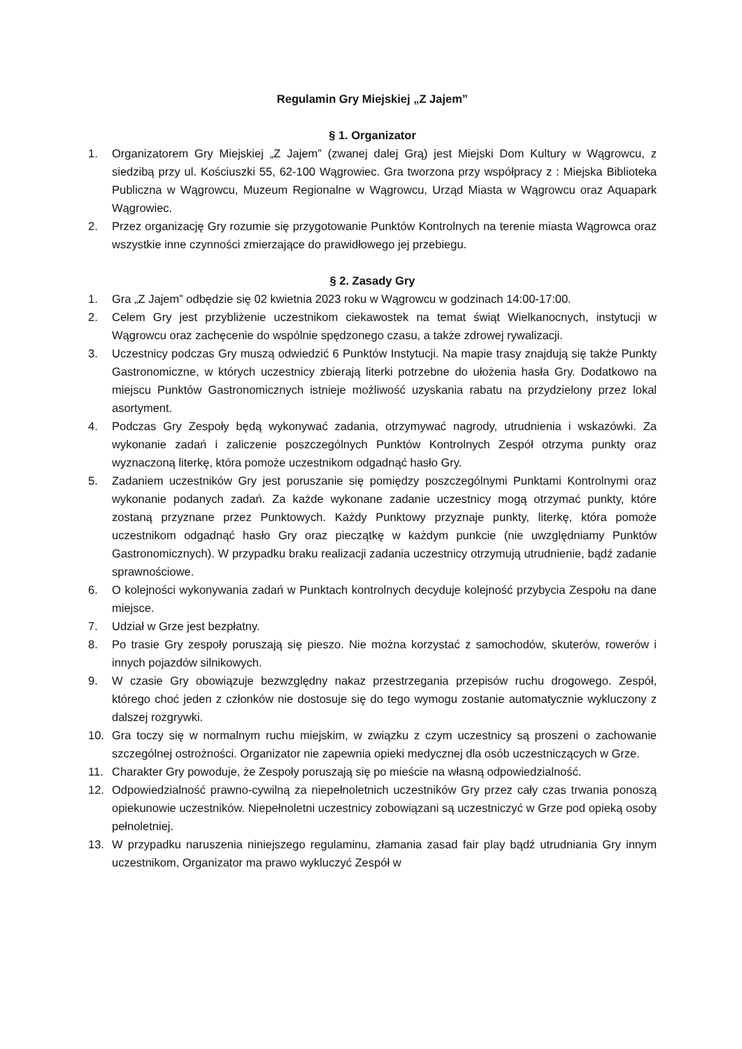Regulamin Gry Miejskiej „Z Jajem”
§ 1. Organizator
1. Organizatorem Gry Miejskiej „Z Jajem” (zwanej dalej Grą) jest Miejski Dom Kultury w Wągrowcu, z siedzibą przy ul. Kościuszki 55, 62-100 Wągrowiec. Gra tworzona przy współpracy z : Miejska Biblioteka Publiczna w Wągrowcu, Muzeum Regionalne w Wągrowcu, Urząd Miasta w Wągrowcu oraz Aquapark Wągrowiec.
2. Przez organizację Gry rozumie się przygotowanie Punktów Kontrolnych na terenie miasta Wągrowca oraz wszystkie inne czynności zmierzające do prawidłowego jej przebiegu.
§ 2. Zasady Gry
1. Gra „Z Jajem” odbędzie się 02 kwietnia 2023 roku w Wągrowcu w godzinach 14:00-17:00.
2. Celem Gry jest przybliżenie uczestnikom ciekawostek na temat świąt Wielkanocnych, instytucji w Wągrowcu oraz zachęcenie do wspólnie spędzonego czasu, a także zdrowej rywalizacji.
3. Uczestnicy podczas Gry muszą odwiedzić 6 Punktów Instytucji. Na mapie trasy znajdują się także Punkty Gastronomiczne, w których uczestnicy zbierają literki potrzebne do ułożenia hasła Gry. Dodatkowo na miejscu Punktów Gastronomicznych istnieje możliwość uzyskania rabatu na przydzielony przez lokal asortyment.
4. Podczas Gry Zespoły będą wykonywać zadania, otrzymywać nagrody, utrudnienia i wskazówki. Za wykonanie zadań i zaliczenie poszczególnych Punktów Kontrolnych Zespół otrzyma punkty oraz wyznaczoną literkę, która pomoże uczestnikom odgadnąć hasło Gry.
5. Zadaniem uczestników Gry jest poruszanie się pomiędzy poszczególnymi Punktami Kontrolnymi oraz wykonanie podanych zadań. Za każde wykonane zadanie uczestnicy mogą otrzymać punkty, które zostaną przyznane przez Punktowych. Każdy Punktowy przyznaje punkty, literkę, która pomoże uczestnikom odgadnąć hasło Gry oraz pieczątkę w każdym punkcie (nie uwzględniamy Punktów Gastronomicznych). W przypadku braku realizacji zadania uczestnicy otrzymują utrudnienie, bądź zadanie sprawnościowe.
6. O kolejności wykonywania zadań w Punktach kontrolnych decyduje kolejność przybycia Zespołu na dane miejsce.
7. Udział w Grze jest bezpłatny.
8. Po trasie Gry zespoły poruszają się pieszo. Nie można korzystać z samochodów, skuterów, rowerów i innych pojazdów silnikowych.
9. W czasie Gry obowiązuje bezwzględny nakaz przestrzegania przepisów ruchu drogowego. Zespół, którego choć jeden z członków nie dostosuje się do tego wymogu zostanie automatycznie wykluczony z dalszej rozgrywki.
10. Gra toczy się w normalnym ruchu miejskim, w związku z czym uczestnicy są proszeni o zachowanie szczególnej ostrożności. Organizator nie zapewnia opieki medycznej dla osób uczestniczących w Grze.
11. Charakter Gry powoduje, że Zespoły poruszają się po mieście na własną odpowiedzialność.
12. Odpowiedzialność prawno-cywilną za niepełnoletnich uczestników Gry przez cały czas trwania ponoszą opiekunowie uczestników. Niepełnoletni uczestnicy zobowiązani są uczestniczyć w Grze pod opieką osoby pełnoletniej.
13. W przypadku naruszenia niniejszego regulaminu, złamania zasad fair play bądź utrudniania Gry innym uczestnikom, Organizator ma prawo wykluczyć Zespół w